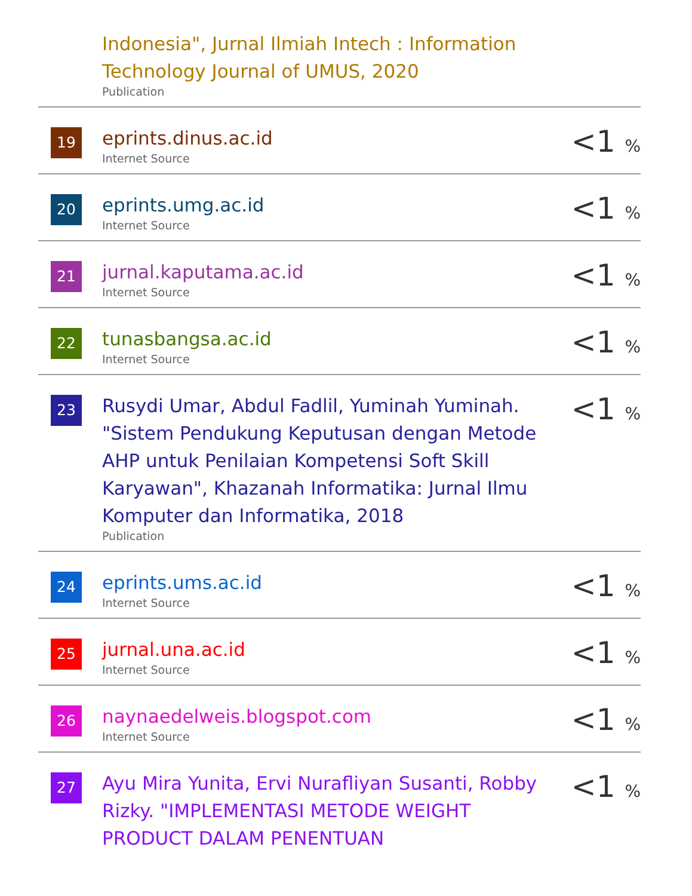| | Indonesia", Jurnal Ilmiah Intech : Information Technology Journal of UMUS, 2020 Publication | |
| 19 | eprints.dinus.ac.id Internet Source | <1 % |
| 20 | eprints.umg.ac.id Internet Source | <1 % |
| 21 | jurnal.kaputama.ac.id Internet Source | <1 % |
| 22 | tunasbangsa.ac.id Internet Source | <1 % |
| 23 | Rusydi Umar, Abdul Fadlil, Yuminah Yuminah. "Sistem Pendukung Keputusan dengan Metode AHP untuk Penilaian Kompetensi Soft Skill Karyawan", Khazanah Informatika: Jurnal Ilmu Komputer dan Informatika, 2018 Publication | <1 % |
| 24 | eprints.ums.ac.id Internet Source | <1 % |
| 25 | jurnal.una.ac.id Internet Source | <1 % |
| 26 | naynaedelweis.blogspot.com Internet Source | <1 % |
| 27 | Ayu Mira Yunita, Ervi Nurafliyan Susanti, Robby Rizky. "IMPLEMENTASI METODE WEIGHT PRODUCT DALAM PENENTUAN | <1 % |